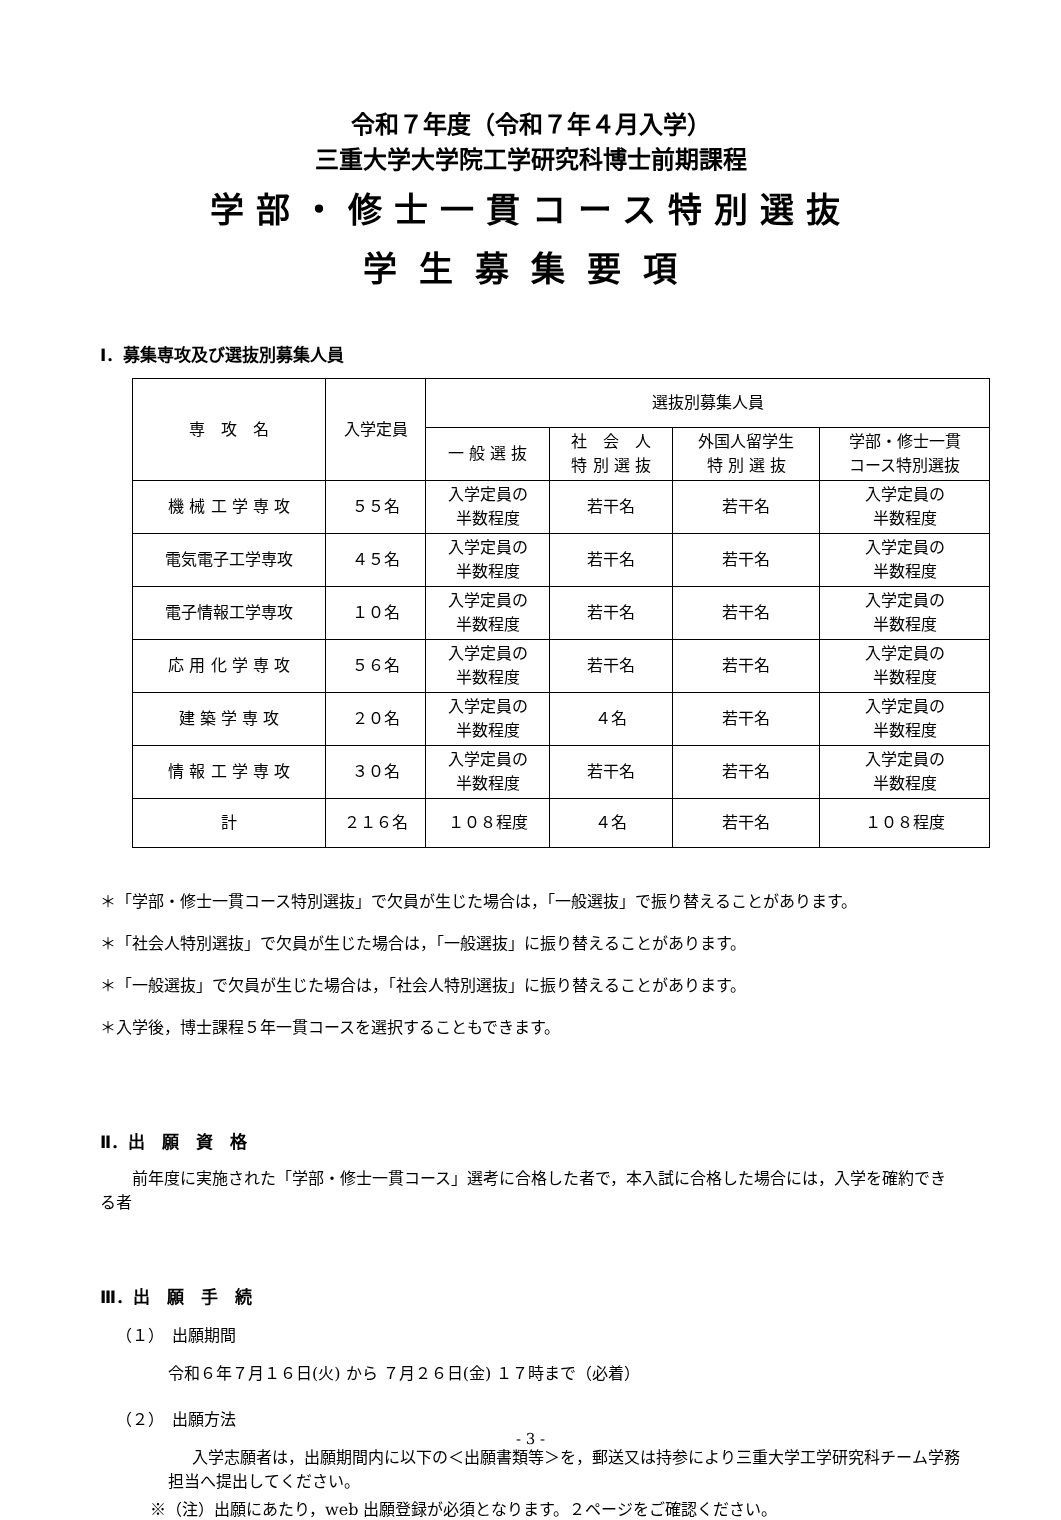令和７年度（令和７年４月入学）
三重大学大学院工学研究科博士前期課程
学部・修士一貫コース特別選抜
学生募集要項
Ⅰ．募集専攻及び選抜別募集人員
| 専 攻 名 | 入学定員 | 選抜別募集人員 | | | |
| --- | --- | --- | --- | --- | --- |
| | | 一 般 選 抜 | 社 会 人 特 別 選 抜 | 外国人留学生 特 別 選 抜 | 学部・修士一貫 コース特別選抜 |
| 機 械 工 学 専 攻 | ５５名 | 入学定員の 半数程度 | 若干名 | 若干名 | 入学定員の 半数程度 |
| 電気電子工学専攻 | ４５名 | 入学定員の 半数程度 | 若干名 | 若干名 | 入学定員の 半数程度 |
| 電子情報工学専攻 | １０名 | 入学定員の 半数程度 | 若干名 | 若干名 | 入学定員の 半数程度 |
| 応 用 化 学 専 攻 | ５６名 | 入学定員の 半数程度 | 若干名 | 若干名 | 入学定員の 半数程度 |
| 建 築 学 専 攻 | ２０名 | 入学定員の 半数程度 | ４名 | 若干名 | 入学定員の 半数程度 |
| 情 報 工 学 専 攻 | ３０名 | 入学定員の 半数程度 | 若干名 | 若干名 | 入学定員の 半数程度 |
| 計 | ２１６名 | １０８程度 | ４名 | 若干名 | １０８程度 |
＊「学部・修士一貫コース特別選抜」で欠員が生じた場合は，「一般選抜」で振り替えることがあります。
＊「社会人特別選抜」で欠員が生じた場合は，「一般選抜」に振り替えることがあります。
＊「一般選抜」で欠員が生じた場合は，「社会人特別選抜」に振り替えることがあります。
＊入学後，博士課程５年一貫コースを選択することもできます。
Ⅱ．出　願　資　格
前年度に実施された「学部・修士一貫コース」選考に合格した者で，本入試に合格した場合には，入学を確約できる者
Ⅲ．出　願　手　続
（１）　出願期間
令和６年７月１６日(火) から ７月２６日(金) １７時まで（必着）
（２）　出願方法
入学志願者は，出願期間内に以下の＜出願書類等＞を，郵送又は持参により三重大学工学研究科チーム学務担当へ提出してください。
※（注）出願にあたり，web 出願登録が必須となります。２ページをご確認ください。
- 3 -